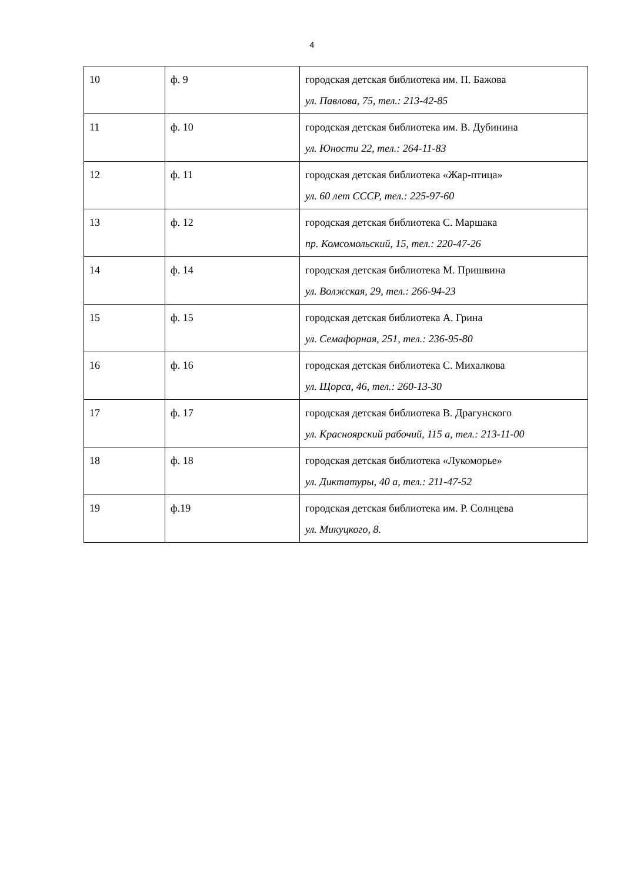4
| 10 | ф. 9 | городская детская библиотека им. П. Бажова ул. Павлова, 75, тел.: 213-42-85 |
| 11 | ф. 10 | городская детская библиотека им. В. Дубинина ул. Юности 22, тел.: 264-11-83 |
| 12 | ф. 11 | городская детская библиотека «Жар-птица» ул. 60 лет СССР, тел.: 225-97-60 |
| 13 | ф. 12 | городская детская библиотека С. Маршака пр. Комсомольский, 15, тел.: 220-47-26 |
| 14 | ф. 14 | городская детская библиотека М. Пришвина ул. Волжская, 29, тел.: 266-94-23 |
| 15 | ф. 15 | городская детская библиотека А. Грина ул. Семафорная, 251, тел.: 236-95-80 |
| 16 | ф. 16 | городская детская библиотека С. Михалкова ул. Щорса, 46, тел.: 260-13-30 |
| 17 | ф. 17 | городская детская библиотека В. Драгунского ул. Красноярский рабочий, 115 а, тел.: 213-11-00 |
| 18 | ф. 18 | городская детская библиотека «Лукоморье» ул. Диктатуры, 40 а, тел.: 211-47-52 |
| 19 | ф.19 | городская детская библиотека им. Р. Солнцева ул. Микуцкого, 8. |